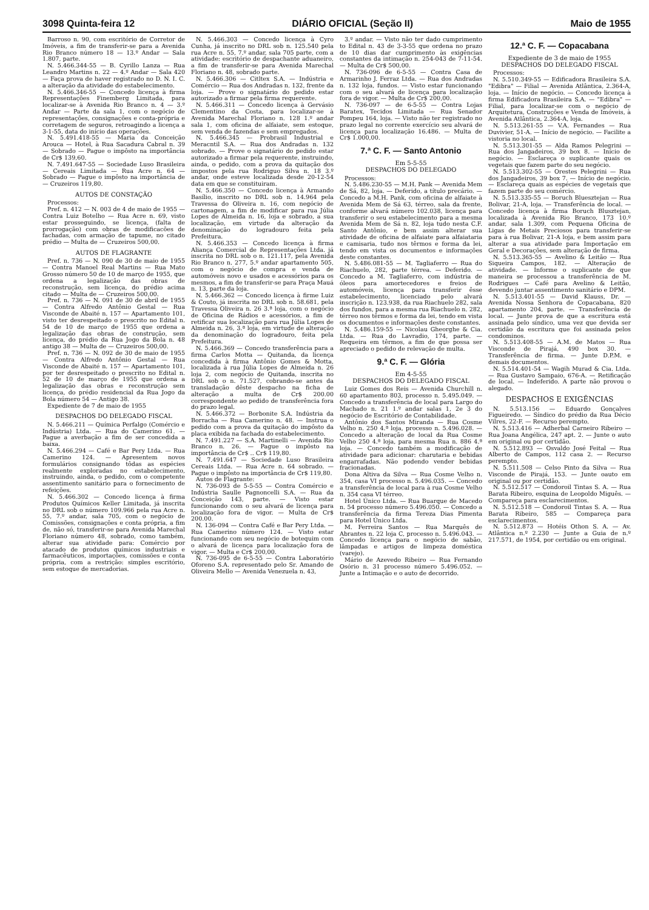3098 Quinta-feira 12 DIÁRIO OFICIAL (Seção II) Maio de 1955
Barroso n. 90, com escritório de Corretor de Imóveis, a fim de transferir-se para a Avenida Rio Branco número 18 — 13.º Andar — Sala 1.807, parte.
N. 5.466.344-55 — B. Cyrillo Lanza — Rua Leandro Martins n. 22 — 4.º Andar — Sala 420 — Faça prova de haver registrado no D. N. I. C. a alteração da atividade do estabelecimento.
N. 5.466.346-55 — Concedo licença à firma Representações Finemberg Limitada, para localizar-se à Avenida Rio Branco n. 4 — 3.º Andar — Parte da sala 1, com o negócio de representações, consignações e conta-própria e corretagem de seguros, retroagindo a licença a 3-1-55, data do início das operações.
N. 5.491.418-55 — Maria da Conceição Arouca — Hotel, à Rua Sacadura Cabral n. 39 — Sobrado — Pague o impôsto na importância de Cr$ 139,60.
N. 7.491.647-55 — Sociedade Luso Brasileira — Cereais Limitada — Rua Acre n. 64 — Sobrado — Pague o impôsto na importância de — Cruzeiros 119,80.
AUTOS DE CONSTAÇÃO
Processos:
Pref. n. 412 — N. 003 de 4 de maio de 1955 — Contra Luiz Botelho — Rua Acre n. 69, visto estar prosseguindo, se licença, (falta de prorrogação) com obras de modificacões de fachadas, com armação de tapume, no citado prédio — Multa de — Cruzeiros 500,00.
AUTOS DE FLAGRANTE
Pref. n. 736 — N. 090 de 30 de maio de 1955 — Contra Manoel Real Martins — Rua Mato Grosso número 50 de 10 de março de 1955, que ordena a legalização das obras de reconstrução, sem licença, do prédio acima citado — Multa de — Cruzeiros 500,00.
Pref. n. 736 — N. 091 de 30 de abril de 1955 — Contra Alfredo Antônio Gestal — Rua Visconde de Abaité n. 157 — Apartamento 101, visto ter desrespeitado o prescrito no Edital n. 54 de 10 de março de 1955 que ordena a legalização das obras de construção, sem licença, do prédio da Rua Jogo da Bola n. 48 antigo 38 — Multa de — Cruzeiros 500,00.
Pref. n. 736 — N. 092 de 30 de maio de 1955 — Contra Alfredo Antônio Gestal — Rua Visconde de Abaité n. 157 — Apartamento 101, por ter desrespeitado o prescrito no Edital n. 52 de 10 de março de 1955 que ordena a legalização das obras e reconstrução sem licença, do prédio residencial da Rua Jogo da Bola número 54 — Antigo 38.
Expediente de 7 de maio de 1955
DESPACHOS DO DELEGADO FISCAL
N. 5.466.211 — Química Perfalgo (Comércio e Indústria) Ltda. — Rua do Camerino 61. — Pague a averbação a fim de ser concedida a baixa.
N. 5.466.294 — Café e Bar Pery Ltda. — Rua Camerino 124. — Apresentem novos formulários consignando tôdas as espécies realmente exploradas no estabelecimento, instruindo, ainda, o pedido, com o competente assentimento sanitário para o fornecimento de refeições.
N. 5.466.302 — Concedo licença à firma Produtos Químicos Keller Limitada, já inscrita no DRL sob o número 109.966 pela rua Acre n. 55, 7.º andar, sala 705, com o negócio de Comissões, consignações e conta própria, a fim de, não só, transferir-se para Avenida Marechal Floriano número 48, sobrado, como também, alterar sua atividade para: Comércio por atacado de produtos químicos industriais e farmacêuticos, importações, comissões e conta própria, com a restrição: simples escritório, sem estoque de mercadorias.
N. 5.466.303 — Concedo licença à Cyro Cunha, já inscrito no DRL sob n. 125.540 pela rua Acre n. 55, 7.º andar, sala 705 parte, com a atividade: escritório de despachante aduaneiro, a fim de transferir-se para Avenida Marechal Floriano n. 48, sobrado parte.
N. 5.466.306 — Citltex S.A. — Indústria e Comércio — Rua dos Andradas n. 132, frente da loja. — Prove o signatário do pedido estar autorizado a firmar pela firma requerente.
N. 5.466.311 — Concedo licença à Gervásio Clementino da Costa, para localizar-se à Avenida Marechal Floriano n. 128 1.º andar sala 1, com oficina de alfaiate, sem estoque, sem venda de fazendas e sem empregados.
N. 5.466.345 — Probrasil Industrial e Meracntil S.A. — Rua dos Andradas n. 132 sobrado. — Prove o signatário do pedido estar autorizado a firmar pela requerente, instruindo, ainda, o pedido, com a prova da quitação dos impostos pela rua Rodriguo Silva n. 18 3.º andar, onde esteve localizada desde 20-12-54 data em que se constituiram.
N. 5.466.350 — Concedo licença à Armando Basílio, inscrito no DRL sob n. 14.964 pela Travessa do Oliveira n. 16, com negócio de cartonagem, a fim de modificar para rua Júlia Lopes de Almeida n. 16, loja e sobrado, a sua localização, em virtude da alteração da denominação do logradouro feita pela Prefeitura.
N. 5.466.353 — Concedo licença à firma Aliança Comercial de Representações Ltda. já inscrita no DRL sob o n. 121.117, pela Avenida Rio Branco n. 277, 5.º andar apartamento 505, com o negócio de compra e venda de automóveis novo e usados e acessórios para os mesmos, a fim de transferir-se para Praça Mauá n. 13, parte da loja.
N. 5.466.362 — Concedo licença à firme Luiz & Couto, já inscrita no DRL sob n. 58.681, pela Travessa Oliveira n. 26 3.ª loja, com o negócio de Oficina de Rádios e acessórios, a fim de retificar sua localização para rua Júlia Lopes de Almeida n. 26, 3.ª loja, em virtude de alteração da denominação do logradouro, feita pela Prefeitura.
N. 5.466.369 — Concedo transferência para a firma Carlos Motta — Quitanda, da licença concedida à firma Antônio Gomes & Motta, localizada à rua Júlia Lopes de Almeida n. 26 loja 2, com negócio de Quitanda, inscrita no DRL sob o n. 71.527, cobrando-se antes da transladação dêste despacho na ficha de alteração a multa de Cr$ 200.00 correspondente ao pedido de transferência fora do prazo legal.
N. 5.466.372 — Borbonite S.A. Indústria da Borracha — Rua Camerino n. 48. — Instrua o pedido com a prova da quitação do impôsto da placa exibida na fachada do estabelecimento.
N. 7.491.227 — S.A. Martinelli — Avenida Rio Branco n. 26. — Pague o impôsto na importância de Cr$ .. Cr$ 119,80.
N. 7.491.647 — Sociedade Luso Brasileira Cereais Ltda. — Rua Acre n. 64 sobrado. — Pague o impôsto na importância de Cr$ 119,80.
Autos de Flagrante:
N. 736-093 de 5-5-55 — Contra Comércio e Indústria Saulle Pagnoncelli S.A. — Rua da Conceição 143, parte. — Visto estar funcionando com o seu alvará de licença para localização fora de vigor. — Multa de Cr$ 200.00.
N. 136-094 — Contra Café e Bar Pery Ltda. — Rua Camerino número 124. — Visto estar funcionando com seu negócio de botequim com o alvará de licença para localização fora de vigor. — Multa e Cr$ 200,00.
N. 736-095 de 6-5-55 — Contra Laboratório Oforeno S.A. representado pelo Sr. Amando de Oliveira Mello — Avenida Venezuela n. 43,
3.º andar. — Visto não ter dado cumprimento to Edital n. 43 de 3-3-55 que ordena no prazo de 10 dias dar cumprimento às exigências constantes da intimação n. 254-043 de 7-11-54. — Multa de Cr$ 500,00.
N. 736-096 de 6-5-55 — Contra Casa de Armarinho J. Ferraz Ltda. — Rua dos Andradas n. 132 loja, fundos. — Visto estar funcionando com o seu alvará de licença para localização fora de vigor. — Multa de Cr$ 200,00.
N. 736-097 — de 6-5-55 — Contra Lojas Baratex, Tecidos Limitada — Rua Senador Pompeu 164, loja. — Visto não ter registrado no prazo legal no corrente exercício seu alvará de licença para localização 16.486. — Multa de Cr$ 1.000,00.
7.ª C. F. — Santo Antonio
Em 5-5-55
DESPACHOS DO DELEGADO
Processos:
N. 5.486.230-55 — M.H. Pank — Avenida Mem de Sá, 82, loja. — Deferido, a título precário. — Concedo a M.H. Pank, com oficina de alfaiate à Avenida Mem de Sá 63, térreo, sala da frente, conforme alvará número 102.038, licença para transferir o seu estabelecimento para a mesma Avenida Mem de Sá n. 82, loja tudo nesta C.F. Santo Antônio, e bem assim alterar sua atividade de oficina de alfaiate para alfaiataria e camisaria, tudo nos têrmos e forma da lei, tendo em vista os documentos e informações deste constantes.
N. 5.486.081-55 — M. Tagliaferro — Rua do Riachuelo, 282, parte térrea. — Deferido. — Concedo a M. Tagliaferro, com indústria de óleos para amortecedores e freios de automóveis, licença para transferir êsse estabelecimento, licenciado pelo alvará inscrição n. 123.938, da rua Riachuelo 282, sala dos fundos, para a mesma rua Riachuelo n. 282, térreo nos têrmos e forma da lei, tendo em vista os documentos e informações deste constantes.
N. 5.486.159-55 — Nicolau Gheorghe & Cia. Ltda. — Rua do Lavradio, 174, parte. — Requeira em têrmos, a fim de que possa ser apreciado o pedido de relevação de multa.
9.ª C. F. — Glória
Em 4-5-55
DESPACHOS DO DELEGADO FISCAL
Luiz Gomes dos Reis — Avenida Churchill n. 60 apartamento 803, processo n. 5.495.049. — Concedo a transferência de local para Largo do Machado n. 21 1.º andar salas 1, 2e 3 do negócio de Escritório de Contabilidade.
Antônio dos Santos Miranda — Rua Cosme Velho n. 250 4.ª loja, processo n. 5.496.028. — Concedo a alteração de local da Rua Cosme Velho 250 4.ª loja, para mesma Rua n. 886 4.ª loja. — Concedo também a modificação de atividade para adicionar: charutaria e bebidas engarrafadas. Não podendo vender bebidas fracionadas.
Dona Altiva da Silva — Rua Cosme Velho n. 354, casa VI processo n. 5.496.035. — Concedo a transferência de local para à rua Cosme Velho n. 354 casa VI térreo.
Hotel Único Ltda. — Rua Buarque de Macedo n. 54 processo número 5.496.050. — Concedo a transferência da firma Tereza Dias Pimenta para Hotel Único Ltda.
M. Ferreira Santos — Rua Marquês de Abrantes n. 22 loja C, processo n. 5.496.043. — Concedo licença para o negócio de sabão, lâmpadas e artigos de limpeza doméstica (varejo).
Mário de Azevedo Ribeiro — Rua Fernando Osório n. 31 processo número 5.496.052. — Junte a Intimação e o auto de decorrido.
12.ª C. F. — Copacabana
Expediente de 3 de maio de 1955
DESPACHOS DO DELEGADO FISCAL
Processos:
N. 5.510.349-55 — Edificadora Brasileira S.A. "Edibra" — Filial — Avenida Atlântica, 2.364-A, loja. — Início de negócio. — Concedo licença à firma Edificadora Brasileira S.A. — "Edibra" — Filial, para localizar-se com o negócio de Arquitetura, Construções e Venda de Imóveis, à Avenida Atlântica, 2.364-A, loja.
N. 5.513.261-55 — V.A. Fernandes — Rua Duvivier, 51-A. — Início de negócio. — Facilite a vistoria no local.
N. 5.513.301-55 — Alda Ramos Pelegrini — Rua dos Jangadeiros, 39 box 8. — Início de negócio. — Esclareça o suplicante quais os vegetais que fazem parte do seu negócio.
N. 5.513.302-55 — Orestes Pelegrini — Rua dos Jangadeiros, 39 box 7. — Início de negócio. — Esclareça quais as espécies de vegetais que fazem parte do seu comércio.
N. 5.513.335-55 — Boruch Bluesztejan — Rua Bolivar, 21-A, loja. — Transferência de local. — Concedo licença à firma Boruch Blusztejan, localizada à Avenida Rio Branco, 173 10.º andar, sala 1.309, com Pequena Oficina de Ligas de Metais Preciosos para transferir-se para à rua Bolivar, 21-A loja, e bem assim para alterar a sua atividade para Importação em Geral e Decorações, sem alteração de firma.
N. 5.513.365-55 — Avelino & Leitão — Rua Siqueira Campos, 182. — Alteração de atividade. — Informe o suplicante de que maneira se processou a transferência de M. Rodrigues — Café para Avelino & Leitão, devendo juntar assentimento sanitário e DPM.
N. 5.513.401-55 — David Klauss, Dr. — Avenida Nossa Senhora de Copacabana, 820 apartamento 204, parte. — Transferência de local. — Junte prova de que a escritura está assinada pelo síndico, uma vez que devida ser certidão da escritura que foi assinada pelos condominos.
N. 5.513.408-55 — A.M. de Matos — Rua Visconde de Pirajá, 490 box 30. — Transferência de firma. — Junte D.P.M. e demais documentos.
N. 5.514.401-54 — Wagih Murad & Cia. Ltda. — Rua Gustavo Sampaio, 676-A. — Retificação de local. — Indeferido. A parte não provou o alegado.
DESPACHOS E EXIGÊNCIAS
N. 5.513.156 — Eduardo Gonçalves Figueiredo. — Síndico do prédio da Rua Décio Vilres, 22-F. — Recurso perempto.
N. 5.513.416 — Adherbal Carneiro Ribeiro — Rua Joana Angélica, 247 apt. 2. — Junte o auto em original ou por certidão.
N. 5.512.893 — Osvaldo José Feital — Rua Alberto de Campos, 112 casa 2. — Recurso perempto.
N. 5.511.508 — Celso Pinto da Silva — Rua Visconde de Pirajá, 153. — Junte oauto em original ou por certidão.
N. 5.512.517 — Condoroil Tintas S. A. — Rua Barata Ribeiro, esquina de Leopoldo Miguês. — Compareça para esclarecimentos.
N. 5.512.518 — Condoroil Tintas S. A. — Rua Barata Ribeiro, 585 — Compareça para esclarecimentos.
N. 5.512.873 — Hotéis Othon S. A. — Av. Atlântica n.º 2.230 — Junte a Guia de n.º 217.571, de 1954, por certidão ou em original.